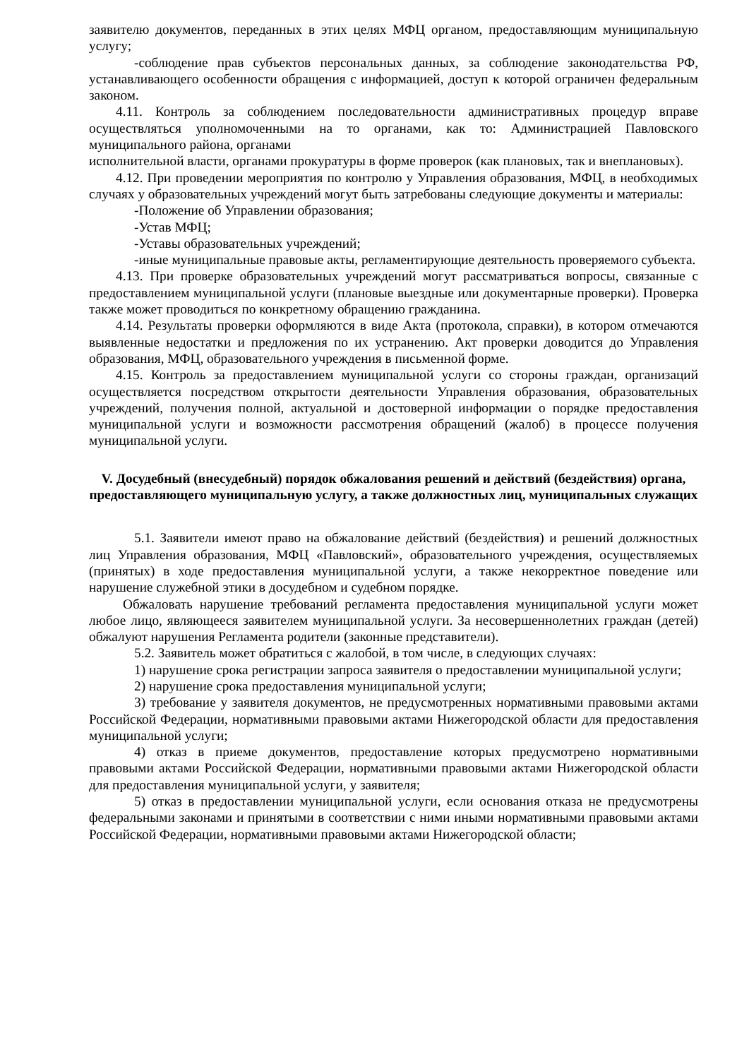заявителю документов, переданных в этих целях МФЦ органом, предоставляющим муниципальную услугу;
-соблюдение прав субъектов персональных данных, за соблюдение законодательства РФ, устанавливающего особенности обращения с информацией, доступ к которой ограничен федеральным законом.
4.11. Контроль за соблюдением последовательности административных процедур вправе осуществляться уполномоченными на то органами, как то: Администрацией Павловского муниципального района, органами
исполнительной власти, органами прокуратуры в форме проверок (как плановых, так и внеплановых).
4.12. При проведении мероприятия по контролю у Управления образования, МФЦ, в необходимых случаях у образовательных учреждений могут быть затребованы следующие документы и материалы:
-Положение об Управлении образования;
-Устав МФЦ;
-Уставы образовательных учреждений;
-иные муниципальные правовые акты, регламентирующие деятельность проверяемого субъекта.
4.13. При проверке образовательных учреждений могут рассматриваться вопросы, связанные с предоставлением муниципальной услуги (плановые выездные или документарные проверки). Проверка также может проводиться по конкретному обращению гражданина.
4.14. Результаты проверки оформляются в виде Акта (протокола, справки), в котором отмечаются выявленные недостатки и предложения по их устранению. Акт проверки доводится до Управления образования, МФЦ, образовательного учреждения в письменной форме.
4.15. Контроль за предоставлением муниципальной услуги со стороны граждан, организаций осуществляется посредством открытости деятельности Управления образования, образовательных учреждений, получения полной, актуальной и достоверной информации о порядке предоставления муниципальной услуги и возможности рассмотрения обращений (жалоб) в процессе получения муниципальной услуги.
V. Досудебный (внесудебный) порядок обжалования решений и действий (бездействия) органа, предоставляющего муниципальную услугу, а также должностных лиц, муниципальных служащих
5.1. Заявители имеют право на обжалование действий (бездействия) и решений должностных лиц Управления образования, МФЦ «Павловский», образовательного учреждения, осуществляемых (принятых) в ходе предоставления муниципальной услуги, а также некорректное поведение или нарушение служебной этики в досудебном и судебном порядке.
Обжаловать нарушение требований регламента предоставления муниципальной услуги может любое лицо, являющееся заявителем муниципальной услуги. За несовершеннолетних граждан (детей) обжалуют нарушения Регламента родители (законные представители).
5.2. Заявитель может обратиться с жалобой, в том числе, в следующих случаях:
1) нарушение срока регистрации запроса заявителя о предоставлении муниципальной услуги;
2) нарушение срока предоставления муниципальной услуги;
3) требование у заявителя документов, не предусмотренных нормативными правовыми актами Российской Федерации, нормативными правовыми актами Нижегородской области для предоставления муниципальной услуги;
4) отказ в приеме документов, предоставление которых предусмотрено нормативными правовыми актами Российской Федерации, нормативными правовыми актами Нижегородской области для предоставления муниципальной услуги, у заявителя;
5) отказ в предоставлении муниципальной услуги, если основания отказа не предусмотрены федеральными законами и принятыми в соответствии с ними иными нормативными правовыми актами Российской Федерации, нормативными правовыми актами Нижегородской области;